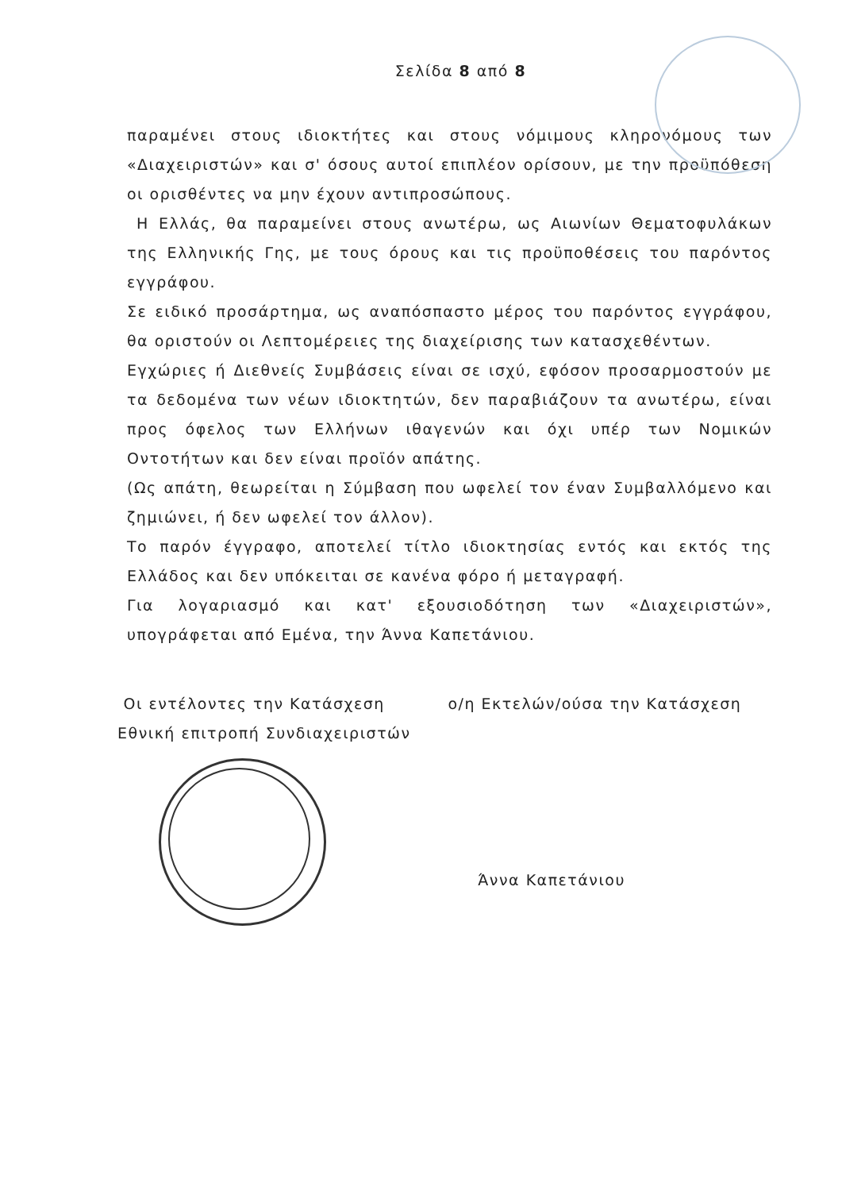Σελίδα 8 από 8
παραμένει στους ιδιοκτήτες και στους νόμιμους κληρονόμους των «Διαχειριστών» και σ' όσους αυτοί επιπλέον ορίσουν, με την προϋπόθεση οι ορισθέντες να μην έχουν αντιπροσώπους.
Η Ελλάς, θα παραμείνει στους ανωτέρω, ως Αιωνίων Θεματοφυλάκων της Ελληνικής Γης, με τους όρους και τις προϋποθέσεις του παρόντος εγγράφου.
Σε ειδικό προσάρτημα, ως αναπόσπαστο μέρος του παρόντος εγγράφου, θα οριστούν οι Λεπτομέρειες της διαχείρισης των κατασχεθέντων.
Εγχώριες ή Διεθνείς Συμβάσεις είναι σε ισχύ, εφόσον προσαρμοστούν με τα δεδομένα των νέων ιδιοκτητών, δεν παραβιάζουν τα ανωτέρω, είναι προς όφελος των Ελλήνων ιθαγενών και όχι υπέρ των Νομικών Οντοτήτων και δεν είναι προϊόν απάτης.
(Ως απάτη, θεωρείται η Σύμβαση που ωφελεί τον έναν Συμβαλλόμενο και ζημιώνει, ή δεν ωφελεί τον άλλον).
Το παρόν έγγραφο, αποτελεί τίτλο ιδιοκτησίας εντός και εκτός της Ελλάδος και δεν υπόκειται σε κανένα φόρο ή μεταγραφή.
Για λογαριασμό και κατ' εξουσιοδότηση των «Διαχειριστών», υπογράφεται από Εμένα, την Άννα Καπετάνιου.
Οι εντέλοντες την Κατάσχεση
Εθνική επιτροπή Συνδιαχειριστών
ο/η Εκτελών/ούσα την Κατάσχεση
Άννα Καπετάνιου